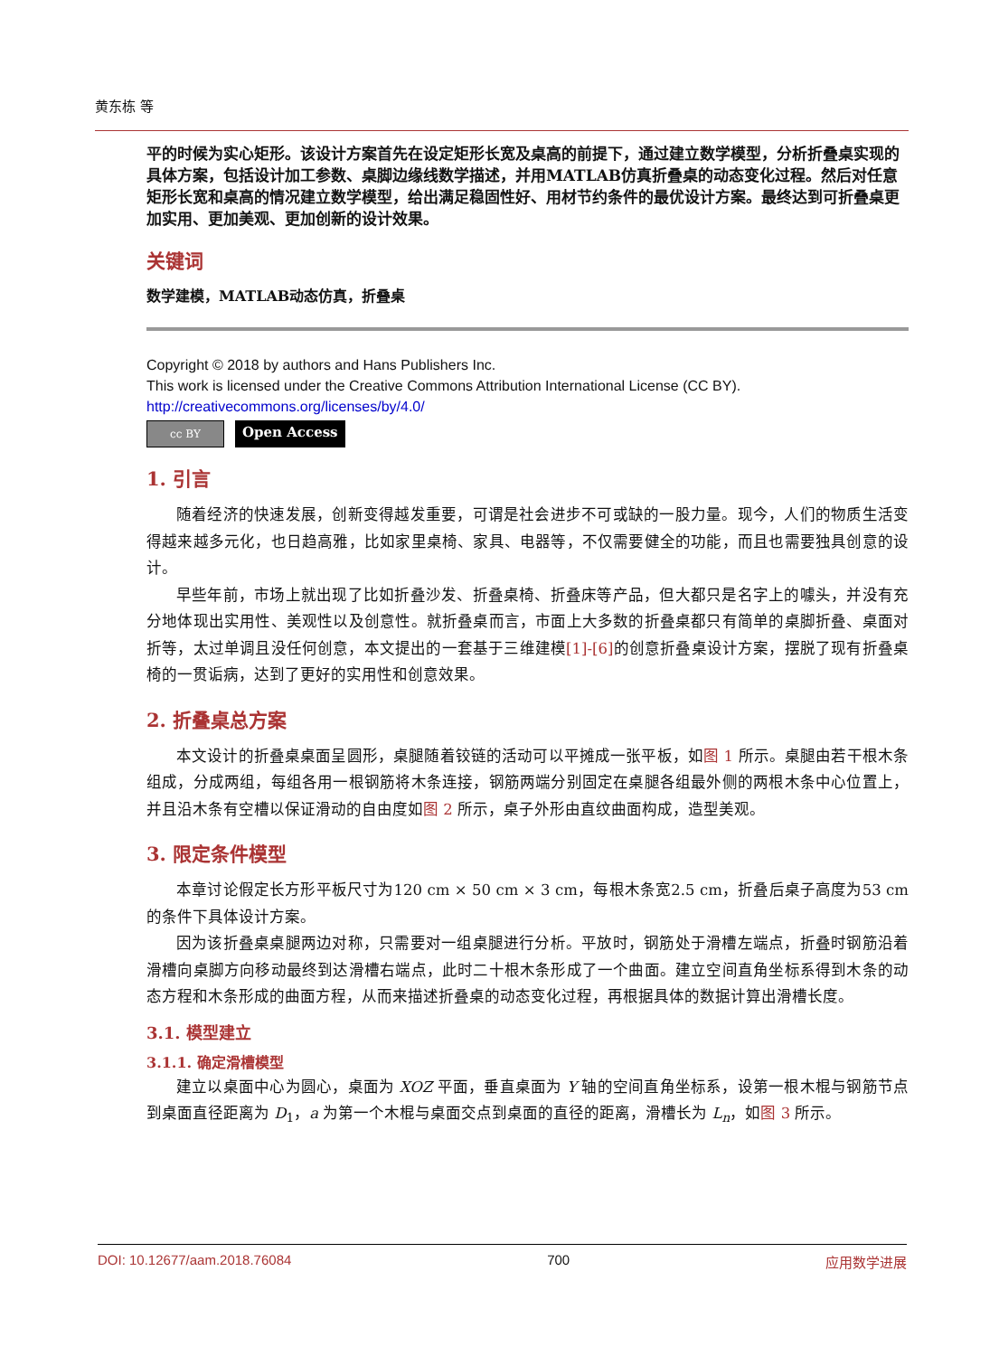黄东栋 等
平的时候为实心矩形。该设计方案首先在设定矩形长宽及桌高的前提下，通过建立数学模型，分析折叠桌实现的具体方案，包括设计加工参数、桌脚边缘线数学描述，并用MATLAB仿真折叠桌的动态变化过程。然后对任意矩形长宽和桌高的情况建立数学模型，给出满足稳固性好、用材节约条件的最优设计方案。最终达到可折叠桌更加实用、更加美观、更加创新的设计效果。
关键词
数学建模，MATLAB动态仿真，折叠桌
Copyright © 2018 by authors and Hans Publishers Inc.
This work is licensed under the Creative Commons Attribution International License (CC BY).
http://creativecommons.org/licenses/by/4.0/
cc BY
Open Access
1. 引言
随着经济的快速发展，创新变得越发重要，可谓是社会进步不可或缺的一股力量。现今，人们的物质生活变得越来越多元化，也日趋高雅，比如家里桌椅、家具、电器等，不仅需要健全的功能，而且也需要独具创意的设计。
早些年前，市场上就出现了比如折叠沙发、折叠桌椅、折叠床等产品，但大都只是名字上的噱头，并没有充分地体现出实用性、美观性以及创意性。就折叠桌而言，市面上大多数的折叠桌都只有简单的桌脚折叠、桌面对折等，太过单调且没任何创意，本文提出的一套基于三维建模[1]-[6] 的创意折叠桌设计方案，摆脱了现有折叠桌椅的一贯诟病，达到了更好的实用性和创意效果。
2. 折叠桌总方案
本文设计的折叠桌桌面呈圆形，桌腿随着铰链的活动可以平摊成一张平板，如图 1 所示。桌腿由若干根木条组成，分成两组，每组各用一根钢筋将木条连接，钢筋两端分别固定在桌腿各组最外侧的两根木条中心位置上，并且沿木条有空槽以保证滑动的自由度如图 2 所示，桌子外形由直纹曲面构成，造型美观。
3. 限定条件模型
本章讨论假定长方形平板尺寸为120 cm × 50 cm × 3 cm，每根木条宽2.5 cm，折叠后桌子高度为53 cm的条件下具体设计方案。
因为该折叠桌桌腿两边对称，只需要对一组桌腿进行分析。平放时，钢筋处于滑槽左端点，折叠时钢筋沿着滑槽向桌脚方向移动最终到达滑槽右端点，此时二十根木条形成了一个曲面。建立空间直角坐标系得到木条的动态方程和木条形成的曲面方程，从而来描述折叠桌的动态变化过程，再根据具体的数据计算出滑槽长度。
3.1. 模型建立
3.1.1. 确定滑槽模型
建立以桌面中心为圆心，桌面为 XOZ 平面，垂直桌面为 Y 轴的空间直角坐标系，设第一根木棍与钢筋节点到桌面直径距离为 D<sub>1</sub>，a 为第一个木棍与桌面交点到桌面的直径的距离，滑槽长为 L<sub>n</sub>，如图 3 所示。
DOI: 10.12677/aam.2018.76084 700 应用数学进展